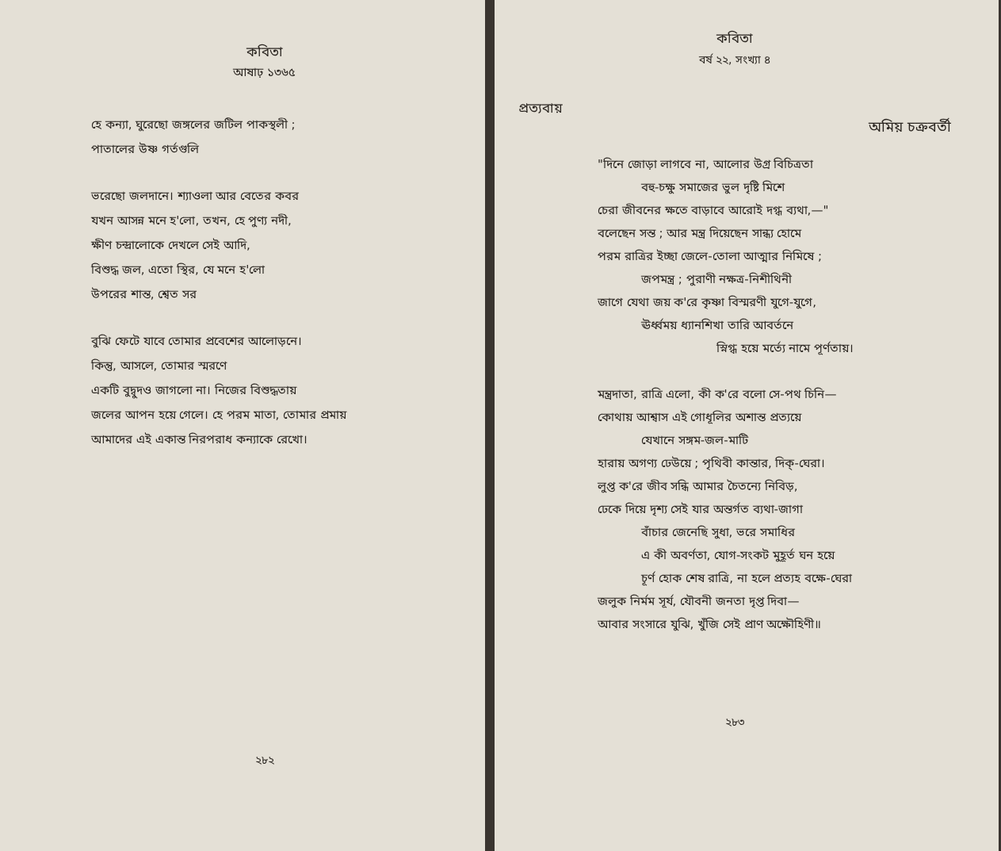কবিতা
আষাঢ় ১৩৬৫
হে কন্যা, ঘুরেছো জঙ্গলের জটিল পাকস্থলী ;
পাতালের উষ্ণ গর্তগুলি
ভরেছো জলদানে। শ্যাওলা আর বেতের কবর
যখন আসন্ন মনে হ'লো, তখন, হে পুণ্য নদী,
ক্ষীণ চন্দ্রালোকে দেখলে সেই আদি,
বিশুদ্ধ জল, এতো স্থির, যে মনে হ'লো
উপরের শান্ত, শ্বেত সর
বুঝি ফেটে যাবে তোমার প্রবেশের আলোড়নে।
কিন্তু, আসলে, তোমার স্মরণে
একটি বুদ্বুদও জাগলো না। নিজের বিশুদ্ধতায়
জলের আপন হয়ে গেলে। হে পরম মাতা, তোমার প্রমায়
আমাদের এই একান্ত নিরপরাধ কন্যাকে রেখো।
২৮২
কবিতা
বর্ষ ২২, সংখ্যা ৪
প্রত্যবায়
অমিয় চক্রবর্তী
"দিনে জোড়া লাগবে না, আলোর উগ্র বিচিত্রতা
বহু-চক্ষু সমাজের ভুল দৃষ্টি মিশে
চেরা জীবনের ক্ষতে বাড়াবে আরোই দগ্ধ ব্যথা,—"
বলেছেন সন্ত ; আর মন্ত্র দিয়েছেন সান্ধ্য হোমে
পরম রাত্রির ইচ্ছা জেলে-তোলা আত্মার নিমিষে ;
জপমন্ত্র ; পুরাণী নক্ষত্র-নিশীথিনী
জাগে যেথা জয় ক'রে কৃষ্ণা বিস্মরণী যুগে-যুগে,
ঊর্ধ্বময় ধ্যানশিখা তারি আবর্তনে
স্নিগ্ধ হয়ে মর্ত্যে নামে পূর্ণতায়।
মন্ত্রদাতা, রাত্রি এলো, কী ক'রে বলো সে-পথ চিনি—
কোথায় আশ্বাস এই গোধূলির অশান্ত প্রত্যয়ে
যেখানে সঙ্গম-জল-মাটি
হারায় অগণ্য ঢেউয়ে ; পৃথিবী কান্তার, দিক্-ঘেরা।
লুপ্ত ক'রে জীব সন্ধি আমার চৈতন্যে নিবিড়,
ঢেকে দিয়ে দৃশ্য সেই যার অন্তর্গত ব্যথা-জাগা
বাঁচার জেনেছি সুধা, ভরে সমাধির
এ কী অবর্ণতা, যোগ-সংকট মুহূর্ত ঘন হয়ে
চূর্ণ হোক শেষ রাত্রি, না হলে প্রত্যহ বক্ষে-ঘেরা
জলুক নির্মম সূর্য, যৌবনী জনতা দৃপ্ত দিবা—
আবার সংসারে যুঝি, খুঁজি সেই প্রাণ অক্ষৌহিণী॥
২৮৩